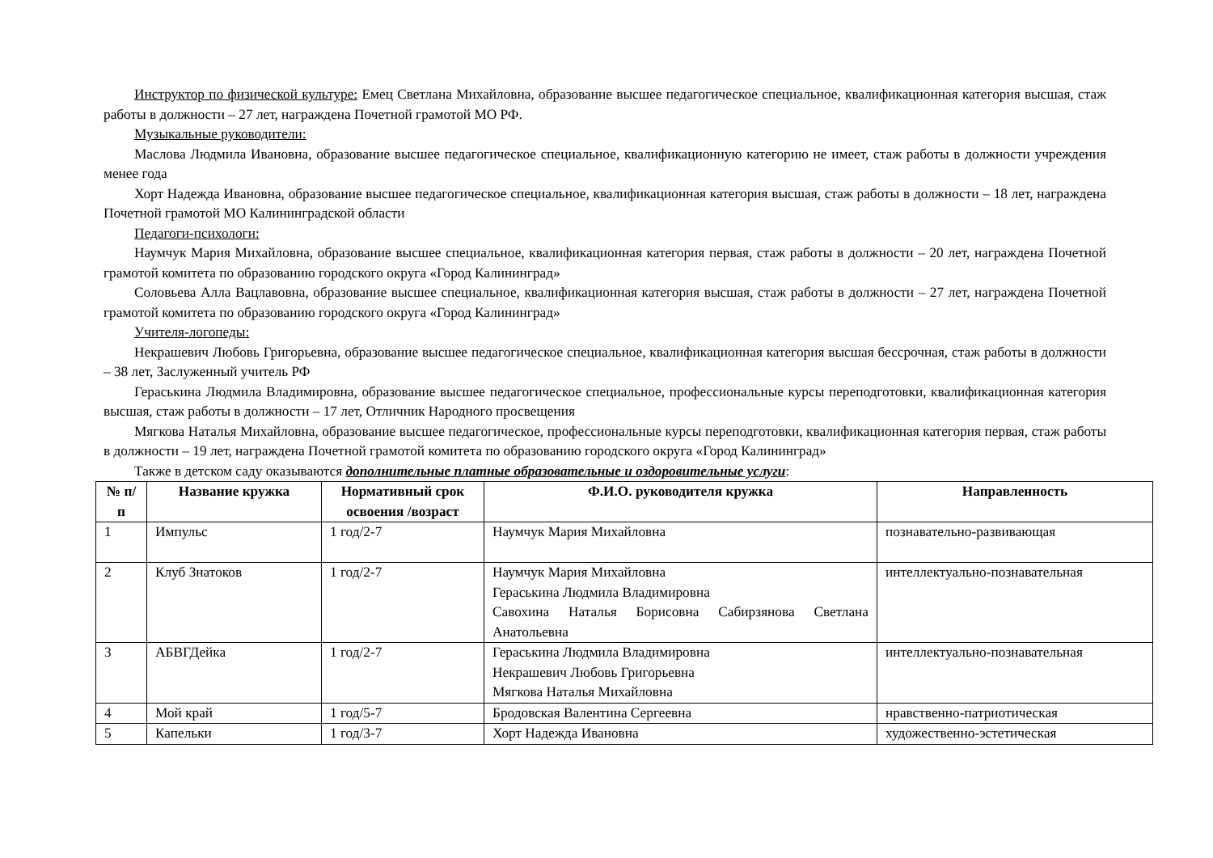Инструктор по физической культуре: Емец Светлана Михайловна, образование высшее педагогическое специальное, квалификационная категория высшая, стаж работы в должности – 27 лет, награждена Почетной грамотой МО РФ.
Музыкальные руководители:
Маслова Людмила Ивановна, образование высшее педагогическое специальное, квалификационную категорию не имеет, стаж работы в должности учреждения менее года
Хорт Надежда Ивановна, образование высшее педагогическое специальное, квалификационная категория высшая, стаж работы в должности – 18 лет, награждена Почетной грамотой МО Калининградской области
Педагоги-психологи:
Наумчук Мария Михайловна, образование высшее специальное, квалификационная категория первая, стаж работы в должности – 20 лет, награждена Почетной грамотой комитета по образованию городского округа «Город Калининград»
Соловьева Алла Вацлавовна, образование высшее специальное, квалификационная категория высшая, стаж работы в должности – 27 лет, награждена Почетной грамотой комитета по образованию городского округа «Город Калининград»
Учителя-логопеды:
Некрашевич Любовь Григорьевна, образование высшее педагогическое специальное, квалификационная категория высшая бессрочная, стаж работы в должности – 38 лет, Заслуженный учитель РФ
Гераськина Людмила Владимировна, образование высшее педагогическое специальное, профессиональные курсы переподготовки, квалификационная категория высшая, стаж работы в должности – 17 лет, Отличник Народного просвещения
Мягкова Наталья Михайловна, образование высшее педагогическое, профессиональные курсы переподготовки, квалификационная категория первая, стаж работы в должности – 19 лет, награждена Почетной грамотой комитета по образованию городского округа «Город Калининград»
Также в детском саду оказываются дополнительные платные образовательные и оздоровительные услуги:
| № п/п | Название кружка | Нормативный срок освоения /возраст | Ф.И.О. руководителя кружка | Направленность |
| --- | --- | --- | --- | --- |
| 1 | Импульс | 1 год/2-7 | Наумчук Мария Михайловна | познавательно-развивающая |
| 2 | Клуб Знатоков | 1 год/2-7 | Наумчук Мария Михайловна Гераськина Людмила Владимировна Савохина Наталья Борисовна Сабирзянова Светлана Анатольевна | интеллектуально-познавательная |
| 3 | АБВГДейка | 1 год/2-7 | Гераськина Людмила Владимировна Некрашевич Любовь Григорьевна Мягкова Наталья Михайловна | интеллектуально-познавательная |
| 4 | Мой край | 1 год/5-7 | Бродовская Валентина Сергеевна | нравственно-патриотическая |
| 5 | Капельки | 1 год/3-7 | Хорт Надежда Ивановна | художественно-эстетическая |